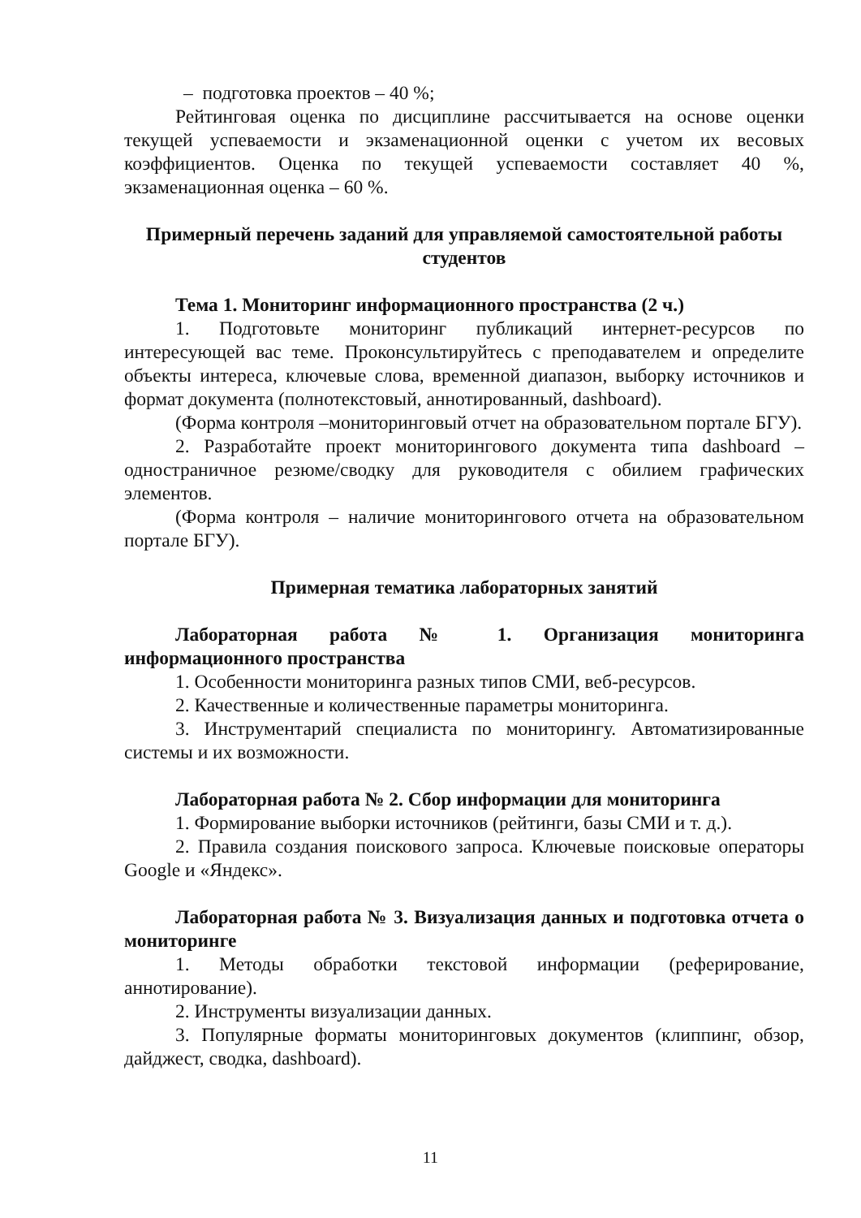– подготовка проектов – 40 %;
Рейтинговая оценка по дисциплине рассчитывается на основе оценки текущей успеваемости и экзаменационной оценки с учетом их весовых коэффициентов. Оценка по текущей успеваемости составляет 40 %, экзаменационная оценка – 60 %.
Примерный перечень заданий для управляемой самостоятельной работы студентов
Тема 1. Мониторинг информационного пространства (2 ч.)
1. Подготовьте мониторинг публикаций интернет-ресурсов по интересующей вас теме. Проконсультируйтесь с преподавателем и определите объекты интереса, ключевые слова, временной диапазон, выборку источников и формат документа (полнотекстовый, аннотированный, dashboard).
(Форма контроля –мониторинговый отчет на образовательном портале БГУ).
2. Разработайте проект мониторингового документа типа dashboard – одностраничное резюме/сводку для руководителя с обилием графических элементов.
(Форма контроля – наличие мониторингового отчета на образовательном портале БГУ).
Примерная тематика лабораторных занятий
Лабораторная работа № 1. Организация мониторинга информационного пространства
1. Особенности мониторинга разных типов СМИ, веб-ресурсов.
2. Качественные и количественные параметры мониторинга.
3. Инструментарий специалиста по мониторингу. Автоматизированные системы и их возможности.
Лабораторная работа № 2. Сбор информации для мониторинга
1. Формирование выборки источников (рейтинги, базы СМИ и т. д.).
2. Правила создания поискового запроса. Ключевые поисковые операторы Google и «Яндекс».
Лабораторная работа № 3. Визуализация данных и подготовка отчета о мониторинге
1. Методы обработки текстовой информации (реферирование, аннотирование).
2. Инструменты визуализации данных.
3. Популярные форматы мониторинговых документов (клиппинг, обзор, дайджест, сводка, dashboard).
11